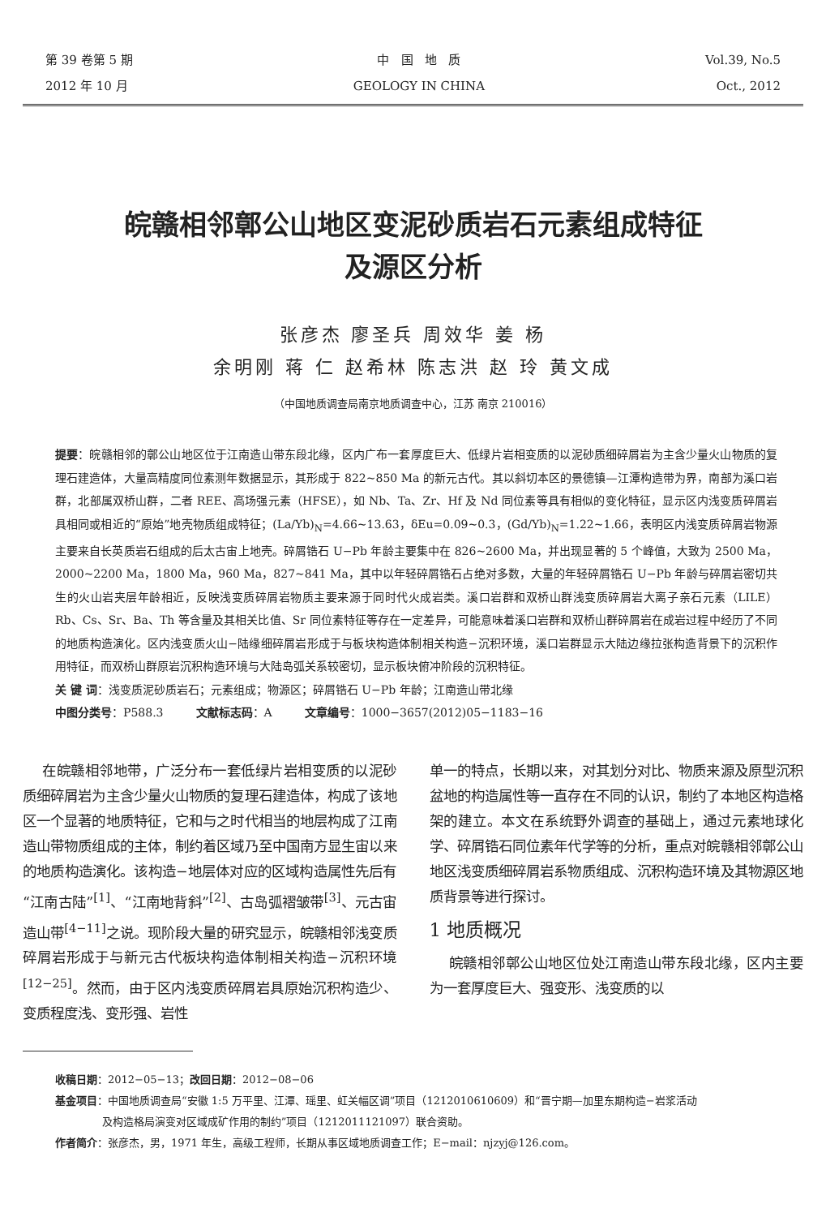第 39 卷第 5 期
2012 年 10 月
中 国 地 质
GEOLOGY IN CHINA
Vol.39, No.5
Oct., 2012
皖赣相邻鄣公山地区变泥砂质岩石元素组成特征
及源区分析
张彦杰 廖圣兵 周效华 姜 杨
余明刚 蒋 仁 赵希林 陈志洪 赵 玲 黄文成
（中国地质调查局南京地质调查中心，江苏 南京 210016）
提要：皖赣相邻的鄣公山地区位于江南造山带东段北缘，区内广布一套厚度巨大、低绿片岩相变质的以泥砂质细碎屑岩为主含少量火山物质的复理石建造体，大量高精度同位素测年数据显示，其形成于 822~850 Ma 的新元古代。其以斜切本区的景德镇—江潭构造带为界，南部为溪口岩群，北部属双桥山群，二者 REE、高场强元素（HFSE），如 Nb、Ta、Zr、Hf 及 Nd 同位素等具有相似的变化特征，显示区内浅变质碎屑岩具相同或相近的“原始”地壳物质组成特征；(La/Yb)<sub>N</sub>=4.66~13.63，δEu=0.09~0.3，(Gd/Yb)<sub>N</sub>=1.22~1.66，表明区内浅变质碎屑岩物源主要来自长英质岩石组成的后太古宙上地壳。碎屑锆石 U−Pb 年龄主要集中在 826~2600 Ma，并出现显著的 5 个峰值，大致为 2500 Ma，2000~2200 Ma，1800 Ma，960 Ma，827~841 Ma，其中以年轻碎屑锆石占绝对多数，大量的年轻碎屑锆石 U−Pb 年龄与碎屑岩密切共生的火山岩夹层年龄相近，反映浅变质碎屑岩物质主要来源于同时代火成岩类。溪口岩群和双桥山群浅变质碎屑岩大离子亲石元素（LILE）Rb、Cs、Sr、Ba、Th 等含量及其相关比值、Sr 同位素特征等存在一定差异，可能意味着溪口岩群和双桥山群碎屑岩在成岩过程中经历了不同的地质构造演化。区内浅变质火山−陆缘细碎屑岩形成于与板块构造体制相关构造−沉积环境，溪口岩群显示大陆边缘拉张构造背景下的沉积作用特征，而双桥山群原岩沉积构造环境与大陆岛弧关系较密切，显示板块俯冲阶段的沉积特征。
关 键 词：浅变质泥砂质岩石；元素组成；物源区；碎屑锆石 U−Pb 年龄；江南造山带北缘
中图分类号：P588.3 文献标志码：A 文章编号：1000−3657(2012)05−1183−16
在皖赣相邻地带，广泛分布一套低绿片岩相变质的以泥砂质细碎屑岩为主含少量火山物质的复理石建造体，构成了该地区一个显著的地质特征，它和与之时代相当的地层构成了江南造山带物质组成的主体，制约着区域乃至中国南方显生宙以来的地质构造演化。该构造−地层体对应的区域构造属性先后有“江南古陆”<sup>[1]</sup>、“江南地背斜”<sup>[2]</sup>、古岛弧褶皱带<sup>[3]</sup>、元古宙造山带<sup>[4−11]</sup>之说。现阶段大量的研究显示，皖赣相邻浅变质碎屑岩形成于与新元古代板块构造体制相关构造−沉积环境<sup>[12−25]</sup>。然而，由于区内浅变质碎屑岩具原始沉积构造少、变质程度浅、变形强、岩性
单一的特点，长期以来，对其划分对比、物质来源及原型沉积盆地的构造属性等一直存在不同的认识，制约了本地区构造格架的建立。本文在系统野外调查的基础上，通过元素地球化学、碎屑锆石同位素年代学等的分析，重点对皖赣相邻鄣公山地区浅变质细碎屑岩系物质组成、沉积构造环境及其物源区地质背景等进行探讨。
1 地质概况
皖赣相邻鄣公山地区位处江南造山带东段北缘，区内主要为一套厚度巨大、强变形、浅变质的以
收稿日期：2012−05−13；改回日期：2012−08−06
基金项目：中国地质调查局“安徽 1:5 万平里、江潭、瑶里、虹关幅区调”项目（1212010610609）和“晋宁期—加里东期构造−岩浆活动
及构造格局演变对区域成矿作用的制约”项目（1212011121097）联合资助。
作者简介：张彦杰，男，1971 年生，高级工程师，长期从事区域地质调查工作；E−mail：njzyj@126.com。